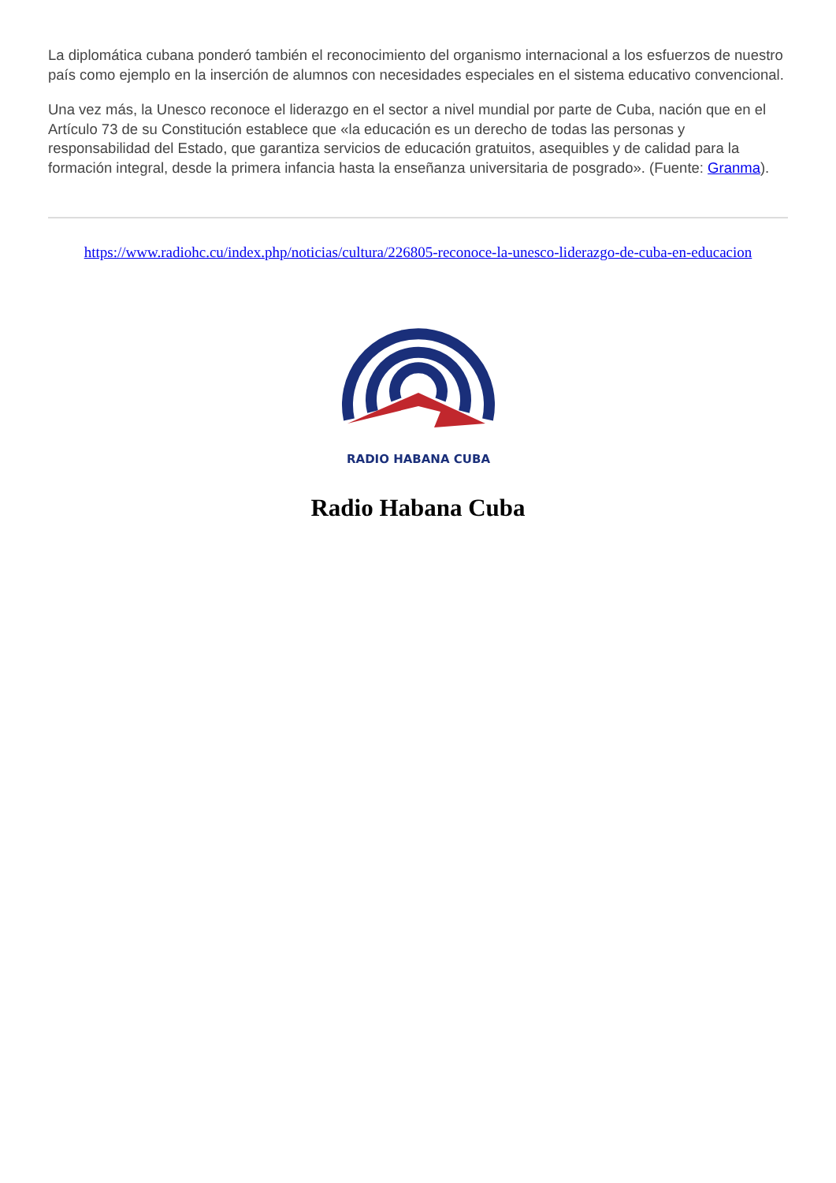La diplomática cubana ponderó también el reconocimiento del organismo internacional a los esfuerzos de nuestro país como ejemplo en la inserción de alumnos con necesidades especiales en el sistema educativo convencional.
Una vez más, la Unesco reconoce el liderazgo en el sector a nivel mundial por parte de Cuba, nación que en el Artículo 73 de su Constitución establece que «la educación es un derecho de todas las personas y responsabilidad del Estado, que garantiza servicios de educación gratuitos, asequibles y de calidad para la formación integral, desde la primera infancia hasta la enseñanza universitaria de posgrado». (Fuente: Granma).
https://www.radiohc.cu/index.php/noticias/cultura/226805-reconoce-la-unesco-liderazgo-de-cuba-en-educacion
RADIO HABANA CUBA
Radio Habana Cuba